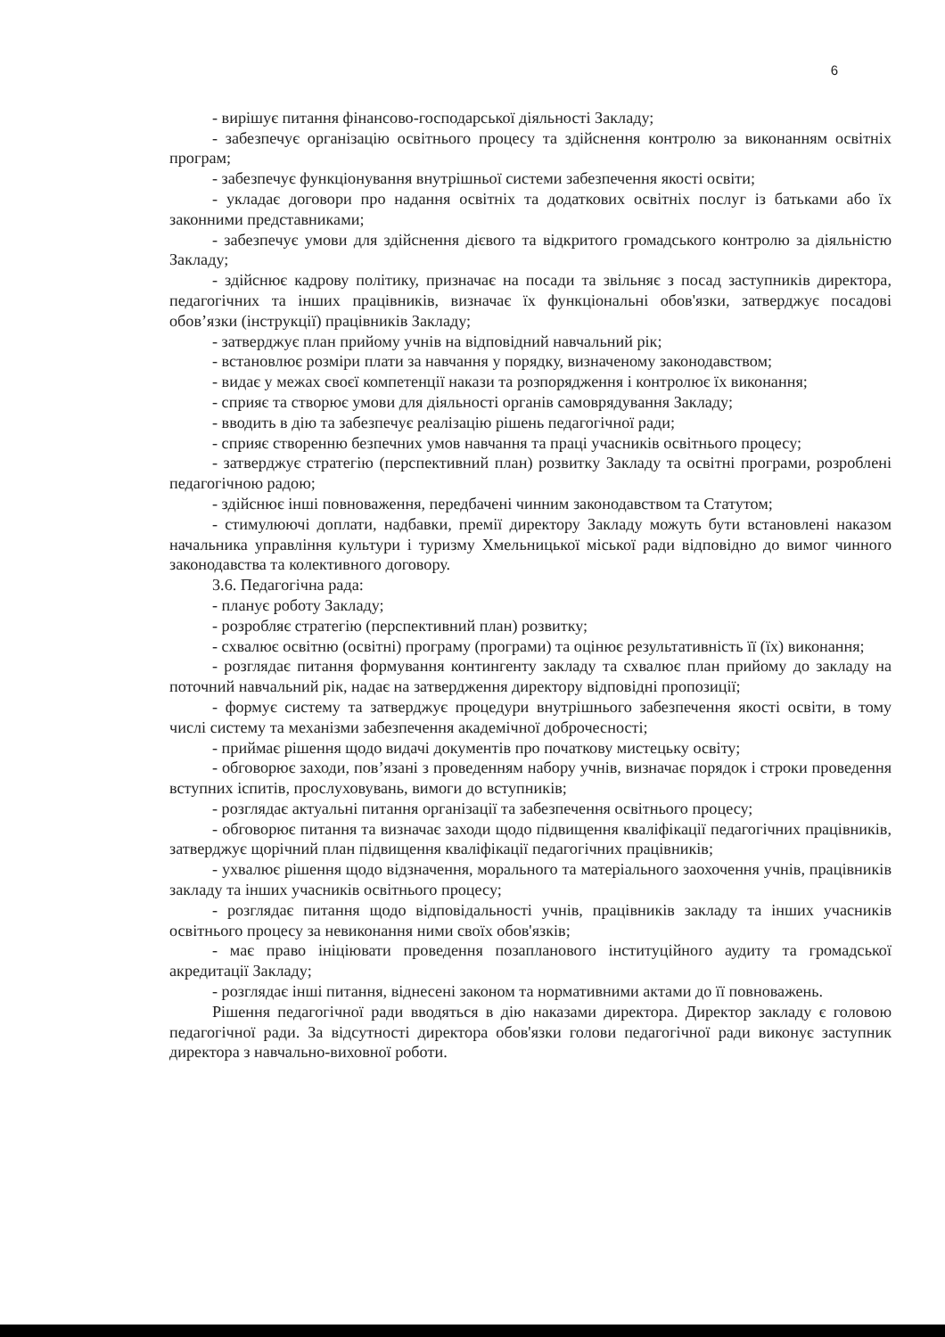6
- вирішує питання фінансово-господарської діяльності Закладу;
- забезпечує організацію освітнього процесу та здійснення контролю за виконанням освітніх програм;
- забезпечує функціонування внутрішньої системи забезпечення якості освіти;
- укладає договори про надання освітніх та додаткових освітніх послуг із батьками або їх законними представниками;
- забезпечує умови для здійснення дієвого та відкритого громадського контролю за діяльністю Закладу;
- здійснює кадрову політику, призначає на посади та звільняє з посад заступників директора, педагогічних та інших працівників, визначає їх функціональні обов'язки, затверджує посадові обов’язки (інструкції) працівників Закладу;
- затверджує план прийому учнів на відповідний навчальний рік;
- встановлює розміри плати за навчання у порядку, визначеному законодавством;
- видає у межах своєї компетенції накази та розпорядження і контролює їх виконання;
- сприяє та створює умови для діяльності органів самоврядування Закладу;
- вводить в дію та забезпечує реалізацію рішень педагогічної ради;
- сприяє створенню безпечних умов навчання та праці учасників освітнього процесу;
- затверджує стратегію (перспективний план) розвитку Закладу та освітні програми, розроблені педагогічною радою;
- здійснює інші повноваження, передбачені чинним законодавством та Статутом;
- стимулюючі доплати, надбавки, премії директору Закладу можуть бути встановлені наказом начальника управління культури і туризму Хмельницької міської ради відповідно до вимог чинного законодавства та колективного договору.
3.6. Педагогічна рада:
- планує роботу Закладу;
- розробляє стратегію (перспективний план) розвитку;
- схвалює освітню (освітні) програму (програми) та оцінює результативність її (їх) виконання;
- розглядає питання формування контингенту закладу та схвалює план прийому до закладу на поточний навчальний рік, надає на затвердження директору відповідні пропозиції;
- формує систему та затверджує процедури внутрішнього забезпечення якості освіти, в тому числі систему та механізми забезпечення академічної доброчесності;
- приймає рішення щодо видачі документів про початкову мистецьку освіту;
- обговорює заходи, пов’язані з проведенням набору учнів, визначає порядок і строки проведення вступних іспитів, прослуховувань, вимоги до вступників;
- розглядає актуальні питання організації та забезпечення освітнього процесу;
- обговорює питання та визначає заходи щодо підвищення кваліфікації педагогічних працівників, затверджує щорічний план підвищення кваліфікації педагогічних працівників;
- ухвалює рішення щодо відзначення, морального та матеріального заохочення учнів, працівників закладу та інших учасників освітнього процесу;
- розглядає питання щодо відповідальності учнів, працівників закладу та інших учасників освітнього процесу за невиконання ними своїх обов'язків;
- має право ініціювати проведення позапланового інституційного аудиту та громадської акредитації Закладу;
- розглядає інші питання, віднесені законом та нормативними актами до її повноважень.
Рішення педагогічної ради вводяться в дію наказами директора. Директор закладу є головою педагогічної ради. За відсутності директора обов'язки голови педагогічної ради виконує заступник директора з навчально-виховної роботи.